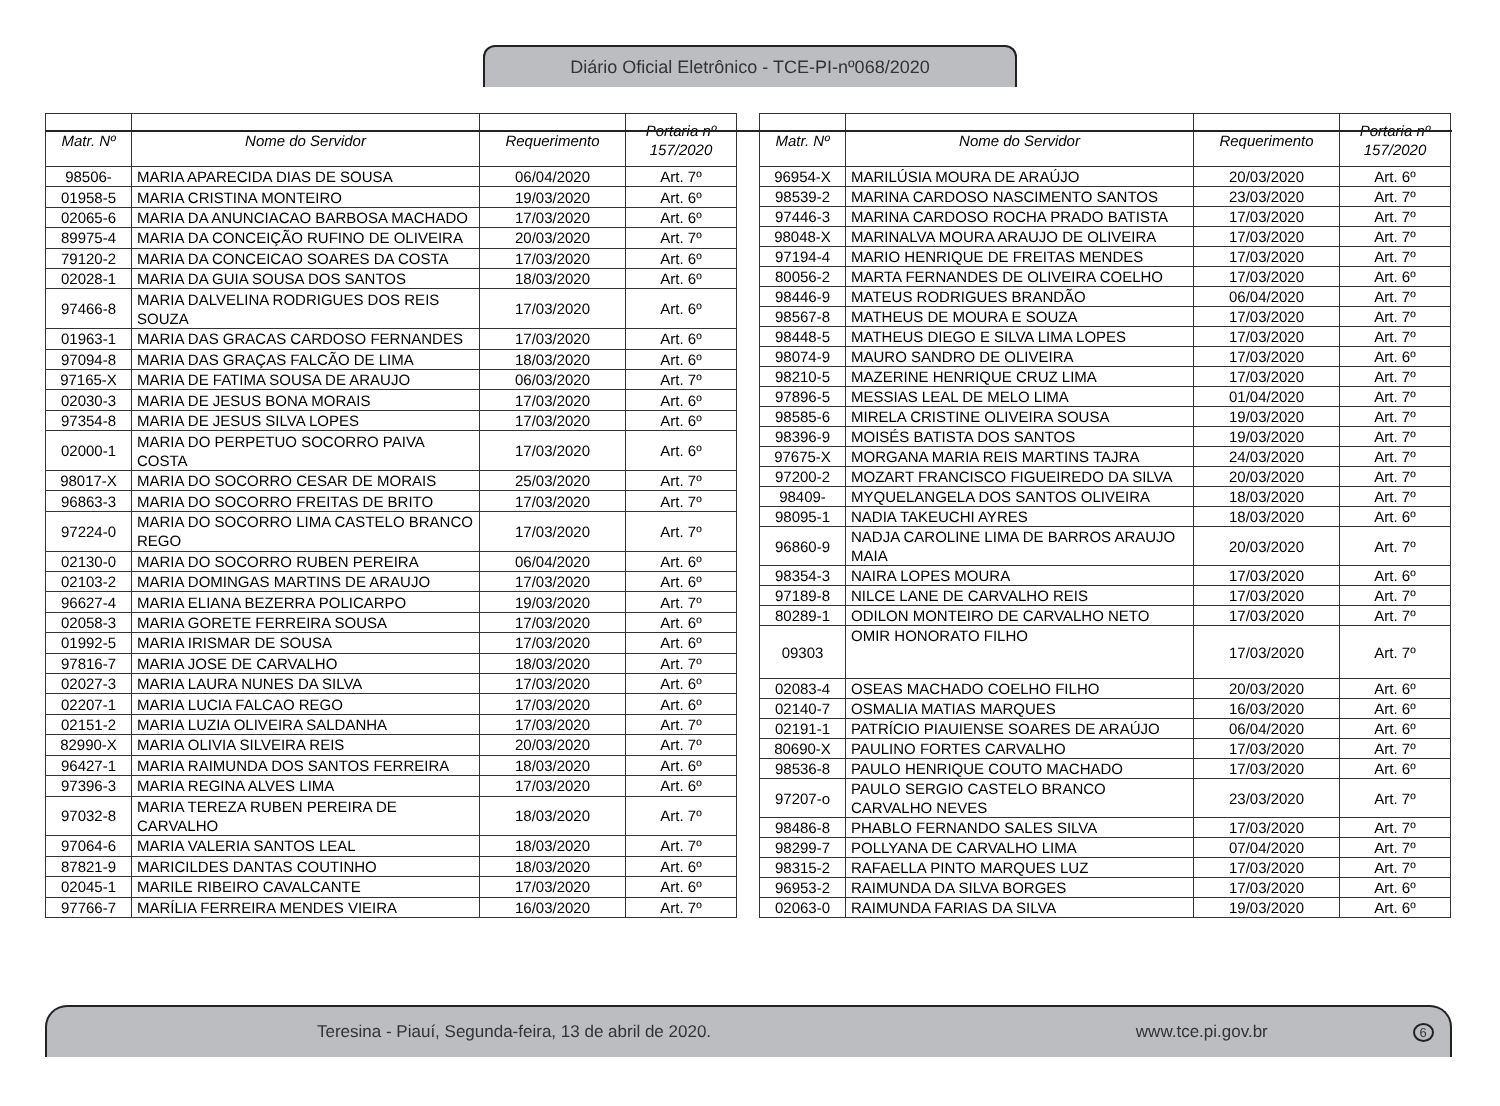Diário Oficial Eletrônico - TCE-PI-nº068/2020
| Matr. Nº | Nome do Servidor | Requerimento | Portaria nº 157/2020 |
| --- | --- | --- | --- |
| 98506- | MARIA APARECIDA DIAS DE SOUSA | 06/04/2020 | Art. 7º |
| 01958-5 | MARIA CRISTINA MONTEIRO | 19/03/2020 | Art. 6º |
| 02065-6 | MARIA DA ANUNCIACAO BARBOSA MACHADO | 17/03/2020 | Art. 6º |
| 89975-4 | MARIA DA CONCEIÇÃO RUFINO DE OLIVEIRA | 20/03/2020 | Art. 7º |
| 79120-2 | MARIA DA CONCEICAO SOARES DA COSTA | 17/03/2020 | Art. 6º |
| 02028-1 | MARIA DA GUIA SOUSA DOS SANTOS | 18/03/2020 | Art. 6º |
| 97466-8 | MARIA DALVELINA RODRIGUES DOS REIS SOUZA | 17/03/2020 | Art. 6º |
| 01963-1 | MARIA DAS GRACAS CARDOSO FERNANDES | 17/03/2020 | Art. 6º |
| 97094-8 | MARIA DAS GRAÇAS FALCÃO DE LIMA | 18/03/2020 | Art. 6º |
| 97165-X | MARIA DE FATIMA SOUSA DE ARAUJO | 06/03/2020 | Art. 7º |
| 02030-3 | MARIA DE JESUS BONA MORAIS | 17/03/2020 | Art. 6º |
| 97354-8 | MARIA DE JESUS SILVA LOPES | 17/03/2020 | Art. 6º |
| 02000-1 | MARIA DO PERPETUO SOCORRO PAIVA COSTA | 17/03/2020 | Art. 6º |
| 98017-X | MARIA DO SOCORRO CESAR DE MORAIS | 25/03/2020 | Art. 7º |
| 96863-3 | MARIA DO SOCORRO FREITAS DE BRITO | 17/03/2020 | Art. 7º |
| 97224-0 | MARIA DO SOCORRO LIMA CASTELO BRANCO REGO | 17/03/2020 | Art. 7º |
| 02130-0 | MARIA DO SOCORRO RUBEN PEREIRA | 06/04/2020 | Art. 6º |
| 02103-2 | MARIA DOMINGAS MARTINS DE ARAUJO | 17/03/2020 | Art. 6º |
| 96627-4 | MARIA ELIANA BEZERRA POLICARPO | 19/03/2020 | Art. 7º |
| 02058-3 | MARIA GORETE FERREIRA SOUSA | 17/03/2020 | Art. 6º |
| 01992-5 | MARIA IRISMAR DE SOUSA | 17/03/2020 | Art. 6º |
| 97816-7 | MARIA JOSE DE CARVALHO | 18/03/2020 | Art. 7º |
| 02027-3 | MARIA LAURA NUNES DA SILVA | 17/03/2020 | Art. 6º |
| 02207-1 | MARIA LUCIA FALCAO REGO | 17/03/2020 | Art. 6º |
| 02151-2 | MARIA LUZIA OLIVEIRA SALDANHA | 17/03/2020 | Art. 7º |
| 82990-X | MARIA OLIVIA SILVEIRA REIS | 20/03/2020 | Art. 7º |
| 96427-1 | MARIA RAIMUNDA DOS SANTOS FERREIRA | 18/03/2020 | Art. 6º |
| 97396-3 | MARIA REGINA ALVES LIMA | 17/03/2020 | Art. 6º |
| 97032-8 | MARIA TEREZA RUBEN PEREIRA DE CARVALHO | 18/03/2020 | Art. 7º |
| 97064-6 | MARIA VALERIA SANTOS LEAL | 18/03/2020 | Art. 7º |
| 87821-9 | MARICILDES DANTAS COUTINHO | 18/03/2020 | Art. 6º |
| 02045-1 | MARILE RIBEIRO CAVALCANTE | 17/03/2020 | Art. 6º |
| 97766-7 | MARÍLIA FERREIRA MENDES VIEIRA | 16/03/2020 | Art. 7º |
| Matr. Nº | Nome do Servidor | Requerimento | Portaria nº 157/2020 |
| --- | --- | --- | --- |
| 96954-X | MARILÚSIA MOURA DE ARAÚJO | 20/03/2020 | Art. 6º |
| 98539-2 | MARINA CARDOSO NASCIMENTO SANTOS | 23/03/2020 | Art. 7º |
| 97446-3 | MARINA CARDOSO ROCHA PRADO BATISTA | 17/03/2020 | Art. 7º |
| 98048-X | MARINALVA MOURA ARAUJO DE OLIVEIRA | 17/03/2020 | Art. 7º |
| 97194-4 | MARIO HENRIQUE DE FREITAS MENDES | 17/03/2020 | Art. 7º |
| 80056-2 | MARTA FERNANDES DE OLIVEIRA COELHO | 17/03/2020 | Art. 6º |
| 98446-9 | MATEUS RODRIGUES BRANDÃO | 06/04/2020 | Art. 7º |
| 98567-8 | MATHEUS DE MOURA E SOUZA | 17/03/2020 | Art. 7º |
| 98448-5 | MATHEUS DIEGO E SILVA LIMA LOPES | 17/03/2020 | Art. 7º |
| 98074-9 | MAURO SANDRO DE OLIVEIRA | 17/03/2020 | Art. 6º |
| 98210-5 | MAZERINE HENRIQUE CRUZ LIMA | 17/03/2020 | Art. 7º |
| 97896-5 | MESSIAS LEAL DE MELO LIMA | 01/04/2020 | Art. 7º |
| 98585-6 | MIRELA CRISTINE OLIVEIRA SOUSA | 19/03/2020 | Art. 7º |
| 98396-9 | MOISÉS BATISTA DOS SANTOS | 19/03/2020 | Art. 7º |
| 97675-X | MORGANA MARIA REIS MARTINS TAJRA | 24/03/2020 | Art. 7º |
| 97200-2 | MOZART FRANCISCO FIGUEIREDO DA SILVA | 20/03/2020 | Art. 7º |
| 98409- | MYQUELANGELA DOS SANTOS OLIVEIRA | 18/03/2020 | Art. 7º |
| 98095-1 | NADIA TAKEUCHI AYRES | 18/03/2020 | Art. 6º |
| 96860-9 | NADJA CAROLINE LIMA DE BARROS ARAUJO MAIA | 20/03/2020 | Art. 7º |
| 98354-3 | NAIRA LOPES MOURA | 17/03/2020 | Art. 6º |
| 97189-8 | NILCE LANE DE CARVALHO REIS | 17/03/2020 | Art. 7º |
| 80289-1 | ODILON MONTEIRO DE CARVALHO NETO | 17/03/2020 | Art. 7º |
| 09303 | OMIR HONORATO FILHO | 17/03/2020 | Art. 7º |
| 02083-4 | OSEAS MACHADO COELHO FILHO | 20/03/2020 | Art. 6º |
| 02140-7 | OSMALIA MATIAS MARQUES | 16/03/2020 | Art. 6º |
| 02191-1 | PATRÍCIO PIAUIENSE SOARES DE ARAÚJO | 06/04/2020 | Art. 6º |
| 80690-X | PAULINO FORTES CARVALHO | 17/03/2020 | Art. 7º |
| 98536-8 | PAULO HENRIQUE COUTO MACHADO | 17/03/2020 | Art. 6º |
| 97207-o | PAULO SERGIO CASTELO BRANCO CARVALHO NEVES | 23/03/2020 | Art. 7º |
| 98486-8 | PHABLO FERNANDO SALES SILVA | 17/03/2020 | Art. 7º |
| 98299-7 | POLLYANA DE CARVALHO LIMA | 07/04/2020 | Art. 7º |
| 98315-2 | RAFAELLA PINTO MARQUES LUZ | 17/03/2020 | Art. 7º |
| 96953-2 | RAIMUNDA DA SILVA BORGES | 17/03/2020 | Art. 6º |
| 02063-0 | RAIMUNDA FARIAS DA SILVA | 19/03/2020 | Art. 6º |
Teresina - Piauí, Segunda-feira, 13 de abril de 2020. www.tce.pi.gov.br 6